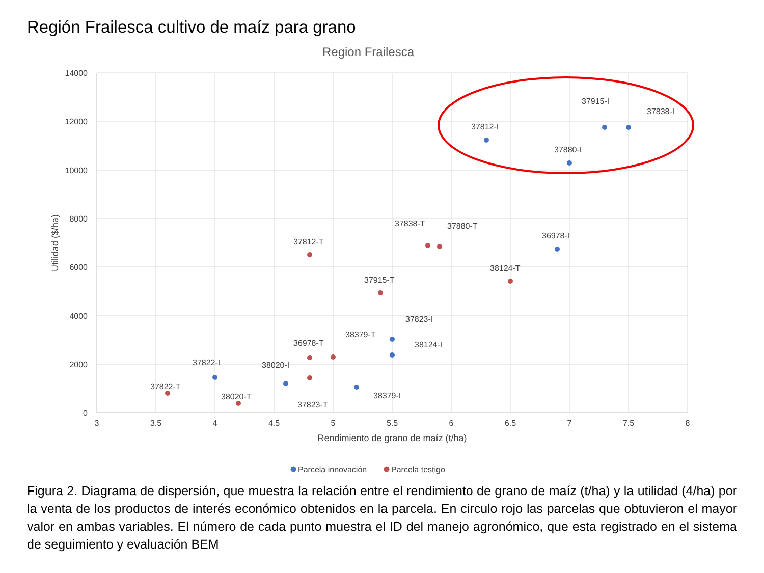Región Frailesca cultivo de maíz para grano
Region Frailesca
14000
12000
10000
8000
6000
4000
2000
0
3
3.5
4
4.5
5
5.5
6
6.5
7
7.5
8
Rendimiento de grano de maíz (t/ha)
Utilidad ($/ha)
37812-I
37915-I
37838-I
37880-I
36978-I
38124-T
37838-T
37880-T
37812-T
37915-T
37823-I
38124-I
38379-T
36978-T
37822-I
38020-I
37822-T
38020-T
37823-T
38379-I
Parcela innovación
Parcela testigo
Figura 2. Diagrama de dispersión, que muestra la relación entre el rendimiento de grano de maíz (t/ha) y la utilidad (4/ha) por la venta de los productos de interés económico obtenidos en la parcela. En circulo rojo las parcelas que obtuvieron el mayor valor en ambas variables. El número de cada punto muestra el ID del manejo agronómico, que esta registrado en el sistema de seguimiento y evaluación BEM